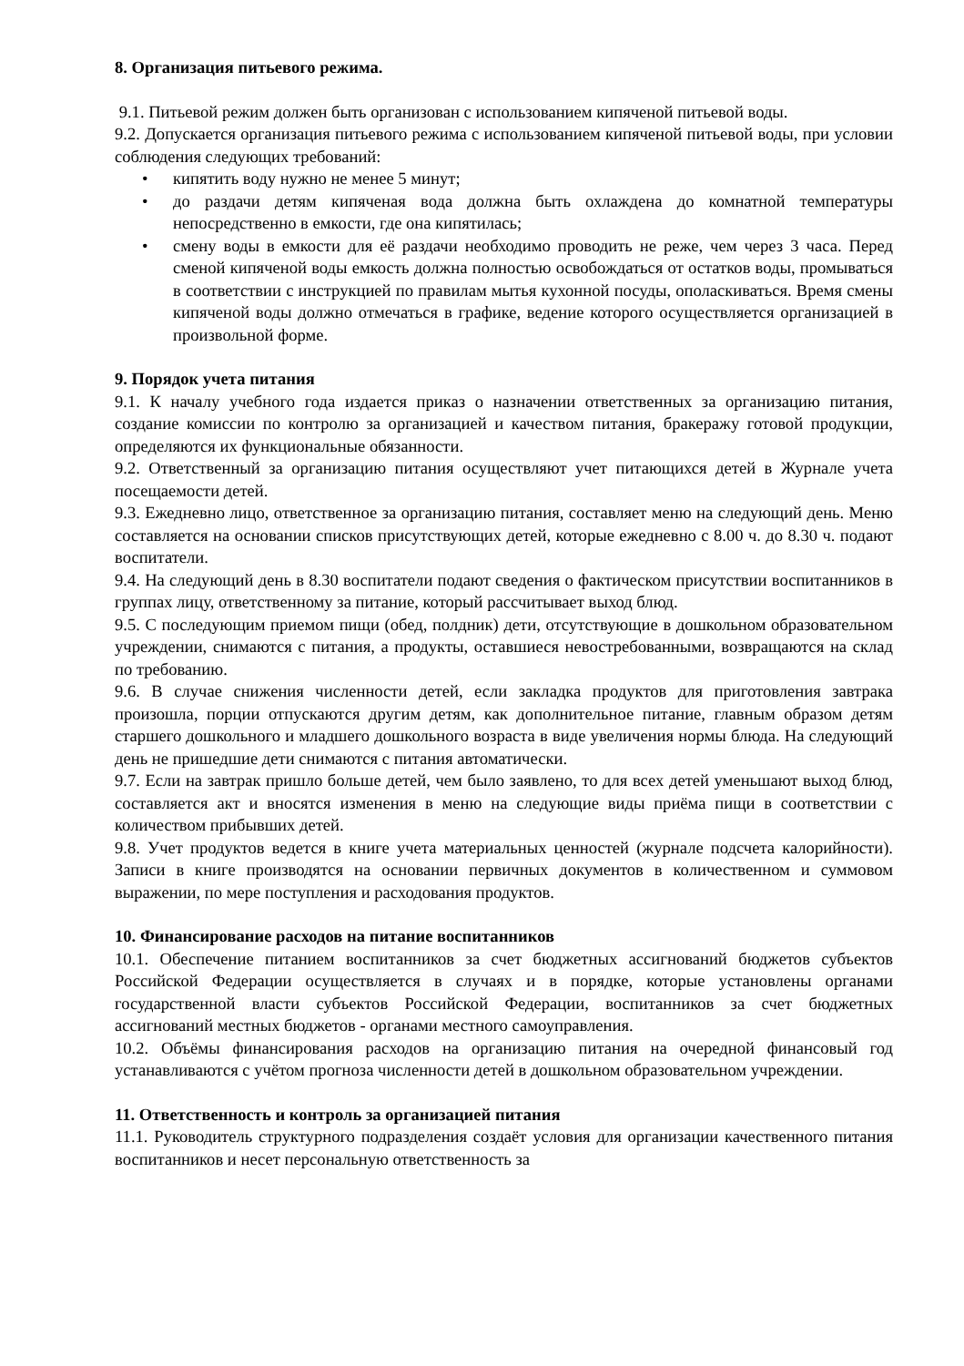8. Организация питьевого режима.
9.1. Питьевой режим должен быть организован с использованием кипяченой питьевой воды.
9.2. Допускается организация питьевого режима с использованием кипяченой питьевой воды, при условии соблюдения следующих требований:
• кипятить воду нужно не менее 5 минут;
• до раздачи детям кипяченая вода должна быть охлаждена до комнатной температуры непосредственно в емкости, где она кипятилась;
• смену воды в емкости для её раздачи необходимо проводить не реже, чем через 3 часа. Перед сменой кипяченой воды емкость должна полностью освобождаться от остатков воды, промываться в соответствии с инструкцией по правилам мытья кухонной посуды, ополаскиваться. Время смены кипяченой воды должно отмечаться в графике, ведение которого осуществляется организацией в произвольной форме.
9. Порядок учета питания
9.1. К началу учебного года издается приказ о назначении ответственных за организацию питания, создание комиссии по контролю за организацией и качеством питания, бракеражу готовой продукции, определяются их функциональные обязанности.
9.2. Ответственный за организацию питания осуществляют учет питающихся детей в Журнале учета посещаемости детей.
9.3. Ежедневно лицо, ответственное за организацию питания, составляет меню на следующий день. Меню составляется на основании списков присутствующих детей, которые ежедневно с 8.00 ч. до 8.30 ч. подают воспитатели.
9.4. На следующий день в 8.30 воспитатели подают сведения о фактическом присутствии воспитанников в группах лицу, ответственному за питание, который рассчитывает выход блюд.
9.5. С последующим приемом пищи (обед, полдник) дети, отсутствующие в дошкольном образовательном учреждении, снимаются с питания, а продукты, оставшиеся невостребованными, возвращаются на склад по требованию.
9.6. В случае снижения численности детей, если закладка продуктов для приготовления завтрака произошла, порции отпускаются другим детям, как дополнительное питание, главным образом детям старшего дошкольного и младшего дошкольного возраста в виде увеличения нормы блюда. На следующий день не пришедшие дети снимаются с питания автоматически.
9.7. Если на завтрак пришло больше детей, чем было заявлено, то для всех детей уменьшают выход блюд, составляется акт и вносятся изменения в меню на следующие виды приёма пищи в соответствии с количеством прибывших детей.
9.8. Учет продуктов ведется в книге учета материальных ценностей (журнале подсчета калорийности). Записи в книге производятся на основании первичных документов в количественном и суммовом выражении, по мере поступления и расходования продуктов.
10. Финансирование расходов на питание воспитанников
10.1. Обеспечение питанием воспитанников за счет бюджетных ассигнований бюджетов субъектов Российской Федерации осуществляется в случаях и в порядке, которые установлены органами государственной власти субъектов Российской Федерации, воспитанников за счет бюджетных ассигнований местных бюджетов - органами местного самоуправления.
10.2. Объёмы финансирования расходов на организацию питания на очередной финансовый год устанавливаются с учётом прогноза численности детей в дошкольном образовательном учреждении.
11. Ответственность и контроль за организацией питания
11.1. Руководитель структурного подразделения создаёт условия для организации качественного питания воспитанников и несет персональную ответственность за